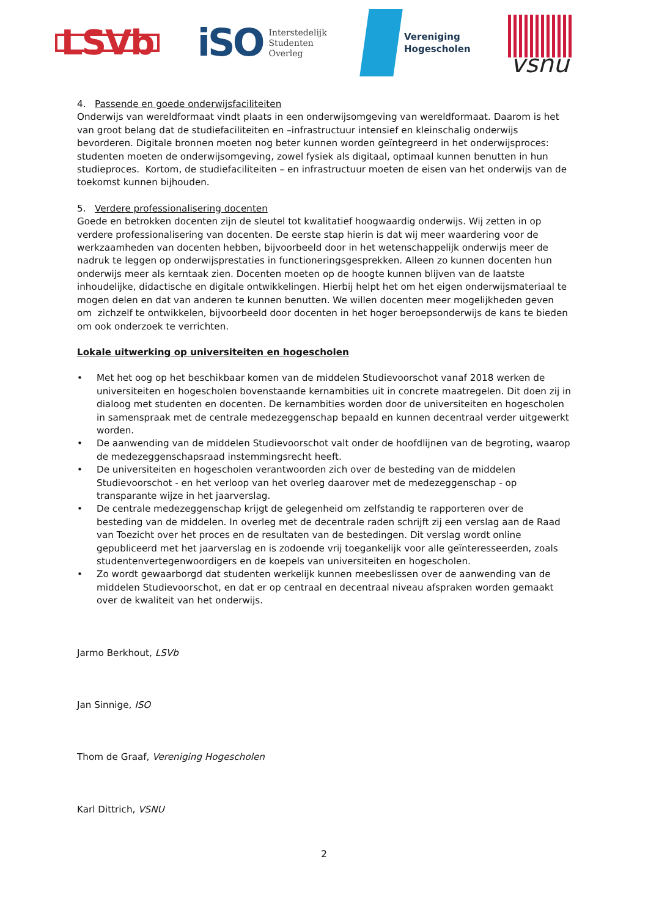LSVb
iSO Interstedelijk
Studenten
Overleg
Vereniging
Hogescholen
vsnu
4. Passende en goede onderwijsfaciliteiten
Onderwijs van wereldformaat vindt plaats in een onderwijsomgeving van wereldformaat. Daarom is het van groot belang dat de studiefaciliteiten en –infrastructuur intensief en kleinschalig onderwijs bevorderen. Digitale bronnen moeten nog beter kunnen worden geïntegreerd in het onderwijsproces: studenten moeten de onderwijsomgeving, zowel fysiek als digitaal, optimaal kunnen benutten in hun studieproces. Kortom, de studiefaciliteiten – en infrastructuur moeten de eisen van het onderwijs van de toekomst kunnen bijhouden.
5. Verdere professionalisering docenten
Goede en betrokken docenten zijn de sleutel tot kwalitatief hoogwaardig onderwijs. Wij zetten in op verdere professionalisering van docenten. De eerste stap hierin is dat wij meer waardering voor de werkzaamheden van docenten hebben, bijvoorbeeld door in het wetenschappelijk onderwijs meer de nadruk te leggen op onderwijsprestaties in functioneringsgesprekken. Alleen zo kunnen docenten hun onderwijs meer als kerntaak zien. Docenten moeten op de hoogte kunnen blijven van de laatste inhoudelijke, didactische en digitale ontwikkelingen. Hierbij helpt het om het eigen onderwijsmateriaal te mogen delen en dat van anderen te kunnen benutten. We willen docenten meer mogelijkheden geven om zichzelf te ontwikkelen, bijvoorbeeld door docenten in het hoger beroepsonderwijs de kans te bieden om ook onderzoek te verrichten.
Lokale uitwerking op universiteiten en hogescholen
• Met het oog op het beschikbaar komen van de middelen Studievoorschot vanaf 2018 werken de universiteiten en hogescholen bovenstaande kernambities uit in concrete maatregelen. Dit doen zij in dialoog met studenten en docenten. De kernambities worden door de universiteiten en hogescholen in samenspraak met de centrale medezeggenschap bepaald en kunnen decentraal verder uitgewerkt worden.
• De aanwending van de middelen Studievoorschot valt onder de hoofdlijnen van de begroting, waarop de medezeggenschapsraad instemmingsrecht heeft.
• De universiteiten en hogescholen verantwoorden zich over de besteding van de middelen Studievoorschot - en het verloop van het overleg daarover met de medezeggenschap - op transparante wijze in het jaarverslag.
• De centrale medezeggenschap krijgt de gelegenheid om zelfstandig te rapporteren over de besteding van de middelen. In overleg met de decentrale raden schrijft zij een verslag aan de Raad van Toezicht over het proces en de resultaten van de bestedingen. Dit verslag wordt online gepubliceerd met het jaarverslag en is zodoende vrij toegankelijk voor alle geïnteresseerden, zoals studentenvertegenwoordigers en de koepels van universiteiten en hogescholen.
• Zo wordt gewaarborgd dat studenten werkelijk kunnen meebeslissen over de aanwending van de middelen Studievoorschot, en dat er op centraal en decentraal niveau afspraken worden gemaakt over de kwaliteit van het onderwijs.
Jarmo Berkhout, LSVb
Jan Sinnige, ISO
Thom de Graaf, Vereniging Hogescholen
Karl Dittrich, VSNU
2